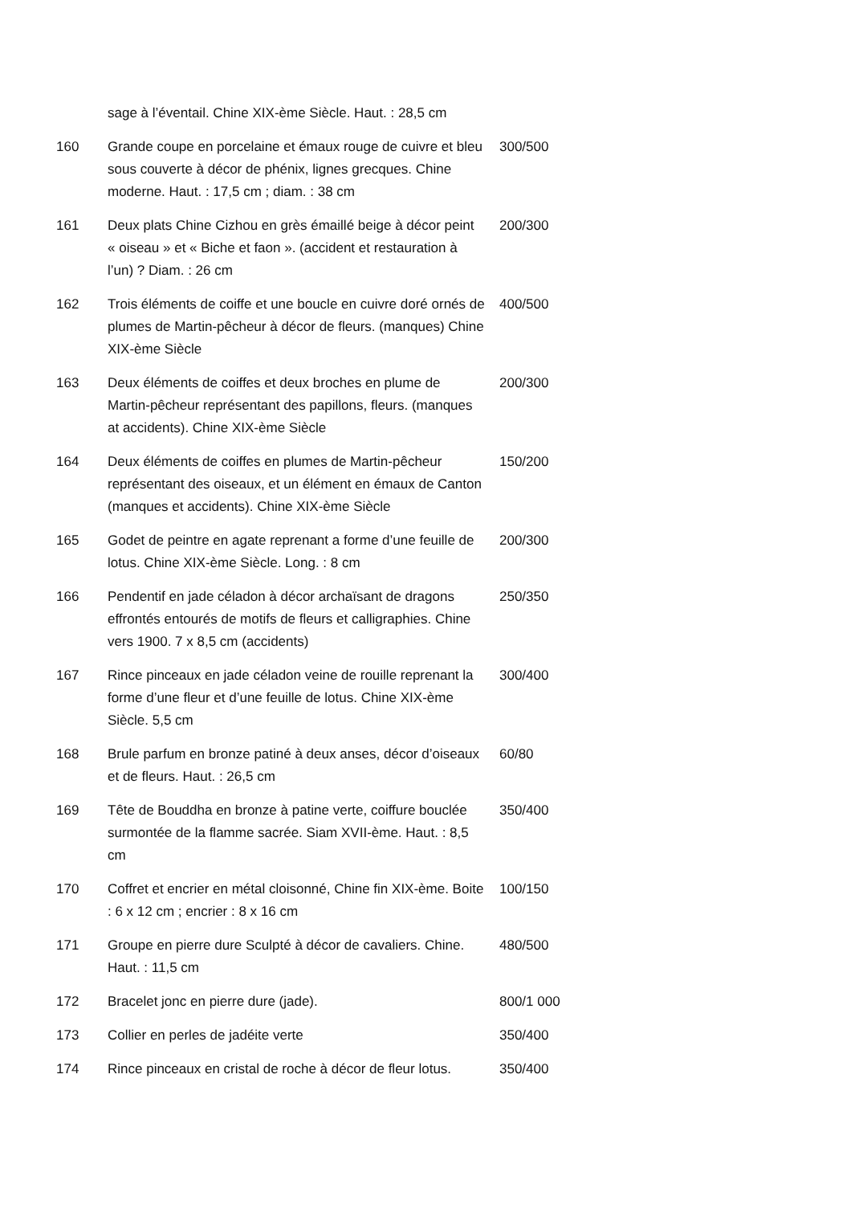| | sage à l’éventail. Chine XIX-ème Siècle. Haut. : 28,5 cm | |
| 160 | Grande coupe en porcelaine et émaux rouge de cuivre et bleu sous couverte à décor de phénix, lignes grecques. Chine moderne. Haut. : 17,5 cm ; diam. : 38 cm | 300/500 |
| 161 | Deux plats Chine Cizhou en grès émaillé beige à décor peint « oiseau » et « Biche et faon ». (accident et restauration à l’un) ? Diam. : 26 cm | 200/300 |
| 162 | Trois éléments de coiffe et une boucle en cuivre doré ornés de plumes de Martin-pêcheur à décor de fleurs. (manques) Chine XIX-ème Siècle | 400/500 |
| 163 | Deux éléments de coiffes et deux broches en plume de Martin-pêcheur représentant des papillons, fleurs. (manques at accidents). Chine XIX-ème Siècle | 200/300 |
| 164 | Deux éléments de coiffes en plumes de Martin-pêcheur représentant des oiseaux, et un élément en émaux de Canton (manques et accidents). Chine XIX-ème Siècle | 150/200 |
| 165 | Godet de peintre en agate reprenant a forme d’une feuille de lotus. Chine XIX-ème Siècle. Long. : 8 cm | 200/300 |
| 166 | Pendentif en jade céladon à décor archaïsant de dragons effrontés entourés de motifs de fleurs et calligraphies. Chine vers 1900. 7 x 8,5 cm (accidents) | 250/350 |
| 167 | Rince pinceaux en jade céladon veine de rouille reprenant la forme d’une fleur et d’une feuille de lotus. Chine XIX-ème Siècle. 5,5 cm | 300/400 |
| 168 | Brule parfum en bronze patiné à deux anses, décor d’oiseaux et de fleurs. Haut. : 26,5 cm | 60/80 |
| 169 | Tête de Bouddha en bronze à patine verte, coiffure bouclée surmontée de la flamme sacrée. Siam XVII-ème. Haut. : 8,5 cm | 350/400 |
| 170 | Coffret et encrier en métal cloisonné, Chine fin XIX-ème. Boite : 6 x 12 cm ; encrier : 8 x 16 cm | 100/150 |
| 171 | Groupe en pierre dure Sculpté à décor de cavaliers. Chine. Haut. : 11,5 cm | 480/500 |
| 172 | Bracelet jonc en pierre dure (jade). | 800/1 000 |
| 173 | Collier en perles de jadéite verte | 350/400 |
| 174 | Rince pinceaux en cristal de roche à décor de fleur lotus. | 350/400 |